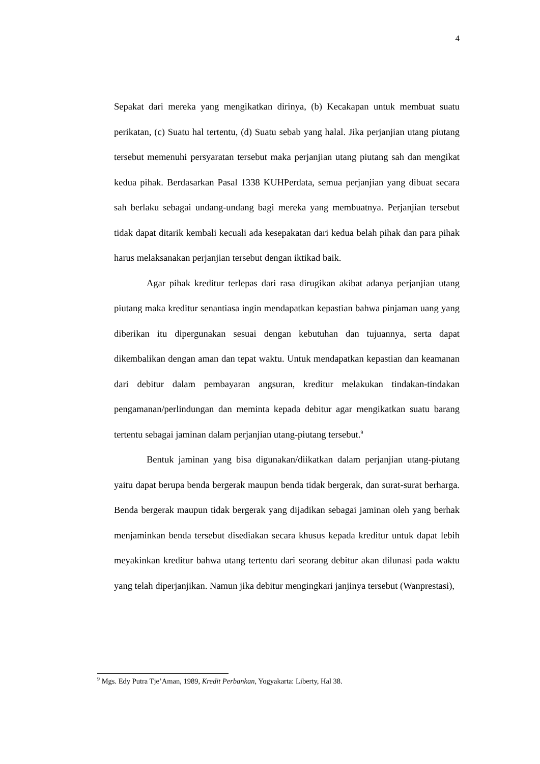4
Sepakat dari mereka yang mengikatkan dirinya, (b) Kecakapan untuk membuat suatu perikatan, (c) Suatu hal tertentu, (d) Suatu sebab yang halal. Jika perjanjian utang piutang tersebut memenuhi persyaratan tersebut maka perjanjian utang piutang sah dan mengikat kedua pihak. Berdasarkan Pasal 1338 KUHPerdata, semua perjanjian yang dibuat secara sah berlaku sebagai undang-undang bagi mereka yang membuatnya. Perjanjian tersebut tidak dapat ditarik kembali kecuali ada kesepakatan dari kedua belah pihak dan para pihak harus melaksanakan perjanjian tersebut dengan iktikad baik.
Agar pihak kreditur terlepas dari rasa dirugikan akibat adanya perjanjian utang piutang maka kreditur senantiasa ingin mendapatkan kepastian bahwa pinjaman uang yang diberikan itu dipergunakan sesuai dengan kebutuhan dan tujuannya, serta dapat dikembalikan dengan aman dan tepat waktu. Untuk mendapatkan kepastian dan keamanan dari debitur dalam pembayaran angsuran, kreditur melakukan tindakan-tindakan pengamanan/perlindungan dan meminta kepada debitur agar mengikatkan suatu barang tertentu sebagai jaminan dalam perjanjian utang-piutang tersebut.<sup>9</sup>
Bentuk jaminan yang bisa digunakan/diikatkan dalam perjanjian utang-piutang yaitu dapat berupa benda bergerak maupun benda tidak bergerak, dan surat-surat berharga. Benda bergerak maupun tidak bergerak yang dijadikan sebagai jaminan oleh yang berhak menjaminkan benda tersebut disediakan secara khusus kepada kreditur untuk dapat lebih meyakinkan kreditur bahwa utang tertentu dari seorang debitur akan dilunasi pada waktu yang telah diperjanjikan. Namun jika debitur mengingkari janjinya tersebut (Wanprestasi),
<sup>9</sup> Mgs. Edy Putra Tje’Aman, 1989, Kredit Perbankan, Yogyakarta: Liberty, Hal 38.